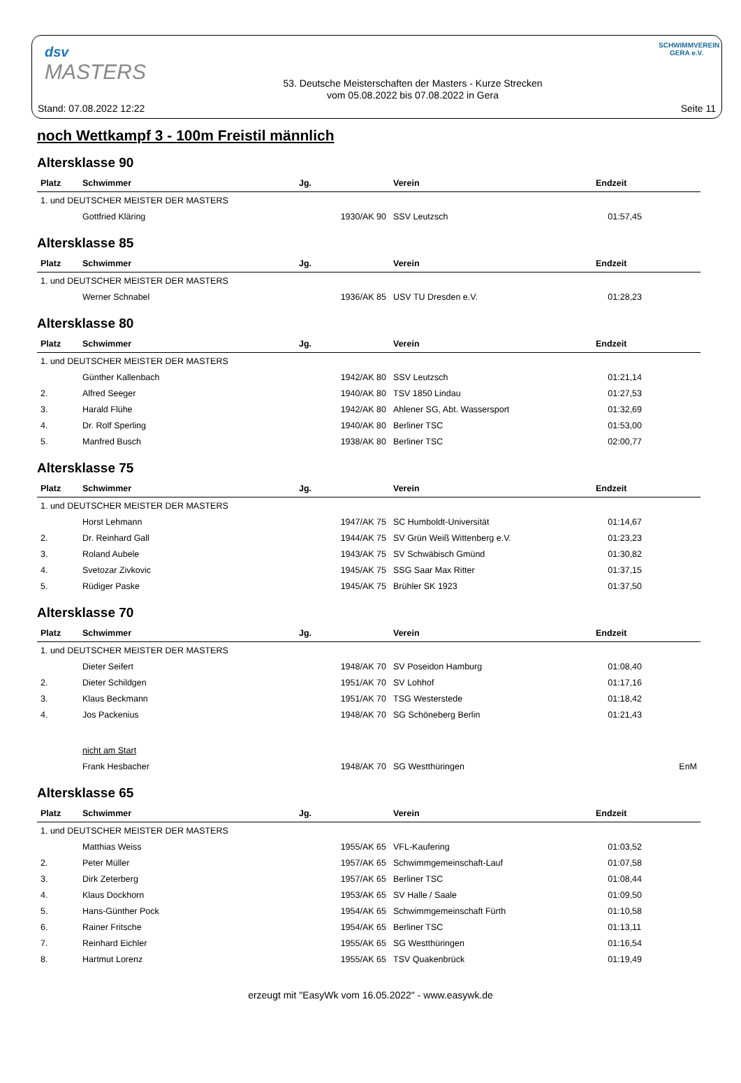dsv
MASTERS
SCHWIMMVEREIN GERA e.V.
Stand: 07.08.2022 12:22
53. Deutsche Meisterschaften der Masters - Kurze Strecken
vom 05.08.2022 bis 07.08.2022 in Gera
Seite 11
noch Wettkampf 3 - 100m Freistil männlich
Altersklasse 90
| Platz | Schwimmer | Jg. | Verein | Endzeit | |
| --- | --- | --- | --- | --- | --- |
| 1. und DEUTSCHER MEISTER DER MASTERS | | | | | |
| | Gottfried Kläring | 1930/AK 90 | SSV Leutzsch | 01:57,45 | |
Altersklasse 85
| Platz | Schwimmer | Jg. | Verein | Endzeit | |
| --- | --- | --- | --- | --- | --- |
| 1. und DEUTSCHER MEISTER DER MASTERS | | | | | |
| | Werner Schnabel | 1936/AK 85 | USV TU Dresden e.V. | 01:28,23 | |
Altersklasse 80
| Platz | Schwimmer | Jg. | Verein | Endzeit | |
| --- | --- | --- | --- | --- | --- |
| 1. und DEUTSCHER MEISTER DER MASTERS | | | | | |
| | Günther Kallenbach | 1942/AK 80 | SSV Leutzsch | 01:21,14 | |
| 2. | Alfred Seeger | 1940/AK 80 | TSV 1850 Lindau | 01:27,53 | |
| 3. | Harald Flühe | 1942/AK 80 | Ahlener SG, Abt. Wassersport | 01:32,69 | |
| 4. | Dr. Rolf Sperling | 1940/AK 80 | Berliner TSC | 01:53,00 | |
| 5. | Manfred Busch | 1938/AK 80 | Berliner TSC | 02:00,77 | |
Altersklasse 75
| Platz | Schwimmer | Jg. | Verein | Endzeit | |
| --- | --- | --- | --- | --- | --- |
| 1. und DEUTSCHER MEISTER DER MASTERS | | | | | |
| | Horst Lehmann | 1947/AK 75 | SC Humboldt-Universität | 01:14,67 | |
| 2. | Dr. Reinhard Gall | 1944/AK 75 | SV Grün Weiß Wittenberg e.V. | 01:23,23 | |
| 3. | Roland Aubele | 1943/AK 75 | SV Schwäbisch Gmünd | 01:30,82 | |
| 4. | Svetozar Zivkovic | 1945/AK 75 | SSG Saar Max Ritter | 01:37,15 | |
| 5. | Rüdiger Paske | 1945/AK 75 | Brühler SK 1923 | 01:37,50 | |
Altersklasse 70
| Platz | Schwimmer | Jg. | Verein | Endzeit | |
| --- | --- | --- | --- | --- | --- |
| 1. und DEUTSCHER MEISTER DER MASTERS | | | | | |
| | Dieter Seifert | 1948/AK 70 | SV Poseidon Hamburg | 01:08,40 | |
| 2. | Dieter Schildgen | 1951/AK 70 | SV Lohhof | 01:17,16 | |
| 3. | Klaus Beckmann | 1951/AK 70 | TSG Westerstede | 01:18,42 | |
| 4. | Jos Packenius | 1948/AK 70 | SG Schöneberg Berlin | 01:21,43 | |
| | nicht am Start | | | | |
| | Frank Hesbacher | 1948/AK 70 | SG Westthüringen | | EnM |
Altersklasse 65
| Platz | Schwimmer | Jg. | Verein | Endzeit | |
| --- | --- | --- | --- | --- | --- |
| 1. und DEUTSCHER MEISTER DER MASTERS | | | | | |
| | Matthias Weiss | 1955/AK 65 | VFL-Kaufering | 01:03,52 | |
| 2. | Peter Müller | 1957/AK 65 | Schwimmgemeinschaft-Lauf | 01:07,58 | |
| 3. | Dirk Zeterberg | 1957/AK 65 | Berliner TSC | 01:08,44 | |
| 4. | Klaus Dockhorn | 1953/AK 65 | SV Halle / Saale | 01:09,50 | |
| 5. | Hans-Günther Pock | 1954/AK 65 | Schwimmgemeinschaft Fürth | 01:10,58 | |
| 6. | Rainer Fritsche | 1954/AK 65 | Berliner TSC | 01:13,11 | |
| 7. | Reinhard Eichler | 1955/AK 65 | SG Westthüringen | 01:16,54 | |
| 8. | Hartmut Lorenz | 1955/AK 65 | TSV Quakenbrück | 01:19,49 | |
erzeugt mit "EasyWk vom 16.05.2022" - www.easywk.de